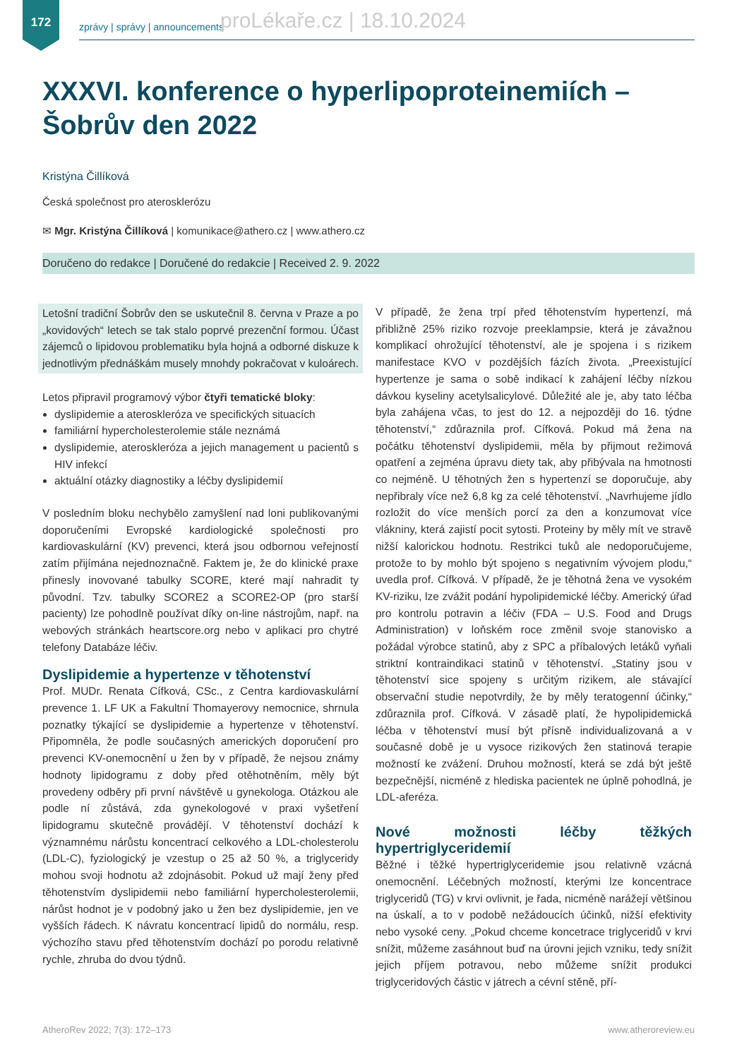172
zprávy | správy | announcements
proLékaře.cz | 18.10.2024
XXXVI. konference o hyperlipoproteinemiích – Šobrův den 2022
Kristýna Čillíková
Česká společnost pro aterosklerózu
✉ Mgr. Kristýna Čillíková | komunikace@athero.cz | www.athero.cz
Doručeno do redakce | Doručené do redakcie | Received 2. 9. 2022
Letošní tradiční Šobrův den se uskutečnil 8. června v Praze a po „kovidových“ letech se tak stalo poprvé prezenční formou. Účast zájemců o lipidovou problematiku byla hojná a odborné diskuze k jednotlivým přednáškám musely mnohdy pokračovat v kuloárech.
Letos připravil programový výbor čtyři tematické bloky:
dyslipidemie a ateroskleróza ve specifických situacích
familiární hypercholesterolemie stále neznámá
dyslipidemie, ateroskleróza a jejich management u pacientů s HIV infekcí
aktuální otázky diagnostiky a léčby dyslipidemií
V posledním bloku nechybělo zamyšlení nad loni publikovanými doporučeními Evropské kardiologické společnosti pro kardiovaskulární (KV) prevenci, která jsou odbornou veřejností zatím přijímána nejednoznačně. Faktem je, že do klinické praxe přinesly inovované tabulky SCORE, které mají nahradit ty původní. Tzv. tabulky SCORE2 a SCORE2-OP (pro starší pacienty) lze pohodlně používat díky on-line nástrojům, např. na webových stránkách heartscore.org nebo v aplikaci pro chytré telefony Databáze léčiv.
Dyslipidemie a hypertenze v těhotenství
Prof. MUDr. Renata Cífková, CSc., z Centra kardiovaskulární prevence 1. LF UK a Fakultní Thomayerovy nemocnice, shrnula poznatky týkající se dyslipidemie a hypertenze v těhotenství. Připomněla, že podle současných amerických doporučení pro prevenci KV-onemocnění u žen by v případě, že nejsou známy hodnoty lipidogramu z doby před otěhotněním, měly být provedeny odběry při první návštěvě u gynekologa. Otázkou ale podle ní zůstává, zda gynekologové v praxi vyšetření lipidogramu skutečně provádějí. V těhotenství dochází k významnému nárůstu koncentrací celkového a LDL-cholesterolu (LDL-C), fyziologický je vzestup o 25 až 50 %, a triglyceridy mohou svoji hodnotu až zdojnásobit. Pokud už mají ženy před těhotenstvím dyslipidemii nebo familiární hypercholesterolemii, nárůst hodnot je v podobný jako u žen bez dyslipidemie, jen ve vyšších řádech. K návratu koncentrací lipidů do normálu, resp. výchozího stavu před těhotenstvím dochází po porodu relativně rychle, zhruba do dvou týdnů.
V případě, že žena trpí před těhotenstvím hypertenzí, má přibližně 25% riziko rozvoje preeklampsie, která je závažnou komplikací ohrožující těhotenství, ale je spojena i s rizikem manifestace KVO v pozdějších fázích života. „Preexistující hypertenze je sama o sobě indikací k zahájení léčby nízkou dávkou kyseliny acetylsalicylové. Důležité ale je, aby tato léčba byla zahájena včas, to jest do 12. a nejpozději do 16. týdne těhotenství,“ zdůraznila prof. Cífková. Pokud má žena na počátku těhotenství dyslipidemii, měla by přijmout režimová opatření a zejména úpravu diety tak, aby přibývala na hmotnosti co nejméně. U těhotných žen s hypertenzí se doporučuje, aby nepřibraly více než 6,8 kg za celé těhotenství. „Navrhujeme jídlo rozložit do více menších porcí za den a konzumovat více vlákniny, která zajistí pocit sytosti. Proteiny by měly mít ve stravě nižší kalorickou hodnotu. Restrikci tuků ale nedoporučujeme, protože to by mohlo být spojeno s negativním vývojem plodu,“ uvedla prof. Cífková. V případě, že je těhotná žena ve vysokém KV-riziku, lze zvážit podání hypolipidemické léčby. Americký úřad pro kontrolu potravin a léčiv (FDA – U.S. Food and Drugs Administration) v loňském roce změnil svoje stanovisko a požádal výrobce statinů, aby z SPC a příbalových letáků vyňali striktní kontraindikaci statinů v těhotenství. „Statiny jsou v těhotenství sice spojeny s určitým rizikem, ale stávající observační studie nepotvrdily, že by měly teratogenní účinky,“ zdůraznila prof. Cífková. V zásadě platí, že hypolipidemická léčba v těhotenství musí být přísně individualizovaná a v současné době je u vysoce rizikových žen statinová terapie možností ke zvážení. Druhou možností, která se zdá být ještě bezpečnější, nicméně z hlediska pacientek ne úplně pohodlná, je LDL-aferéza.
Nové možnosti léčby těžkých hypertriglyceridemií
Běžné i těžké hypertriglyceridemie jsou relativně vzácná onemocnění. Léčebných možností, kterými lze koncentrace triglyceridů (TG) v krvi ovlivnit, je řada, nicméně narážejí většinou na úskalí, a to v podobě nežádoucích účinků, nižší efektivity nebo vysoké ceny. „Pokud chceme koncetrace triglyceridů v krvi snížit, můžeme zasáhnout buď na úrovni jejich vzniku, tedy snížit jejich příjem potravou, nebo můžeme snížit produkci triglyceridových částic v játrech a cévní stěně, pří-
AtheroRev 2022; 7(3): 172–173 www.atheroreview.eu